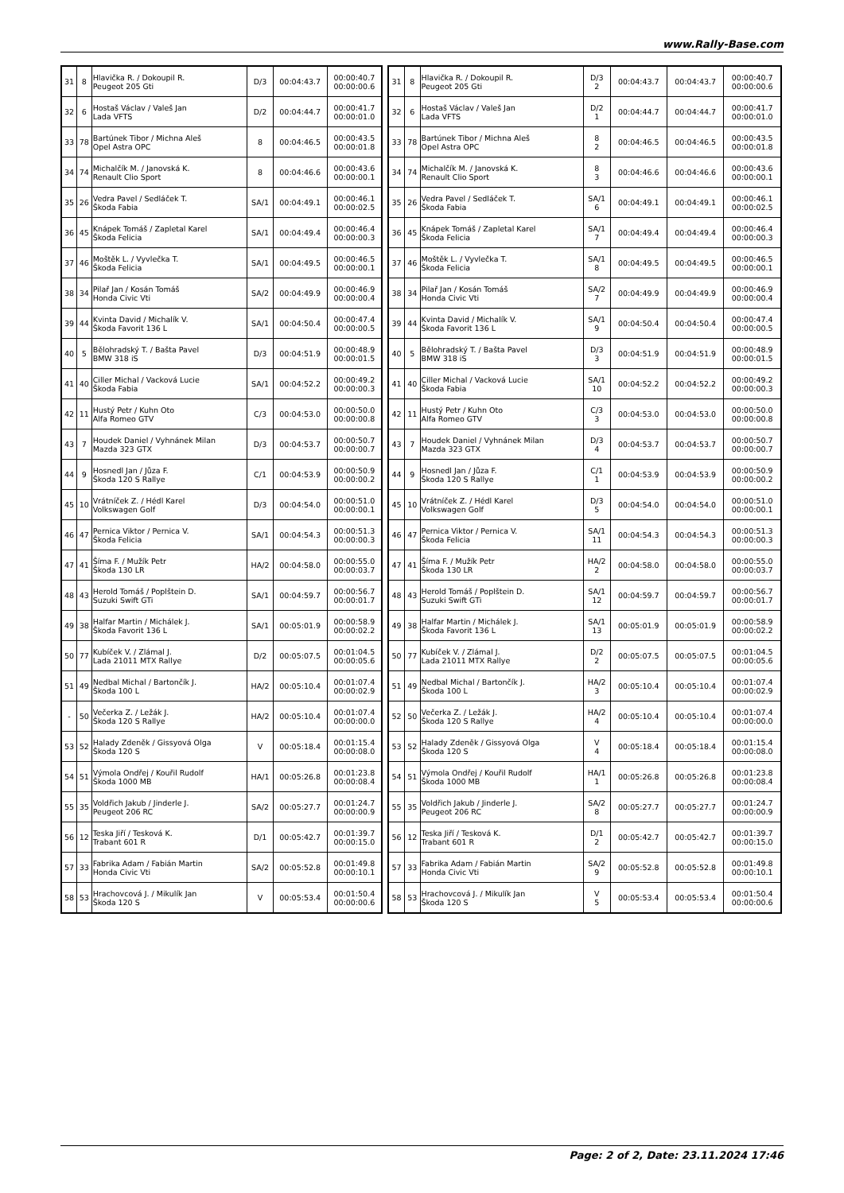www.Rally-Base.com
| 31 | 8 | Hlavička R. / Dokoupil R. Peugeot 205 Gti | D/3 | 00:04:43.7 | 00:00:40.7 00:00:00.6 |
| 32 | 6 | Hostaš Václav / Valeš Jan Lada VFTS | D/2 | 00:04:44.7 | 00:00:41.7 00:00:01.0 |
| 33 | 78 | Bartúnek Tibor / Michna Aleš Opel Astra OPC | 8 | 00:04:46.5 | 00:00:43.5 00:00:01.8 |
| 34 | 74 | Michalčík M. / Janovská K. Renault Clio Sport | 8 | 00:04:46.6 | 00:00:43.6 00:00:00.1 |
| 35 | 26 | Vedra Pavel / Sedláček T. Škoda Fabia | SA/1 | 00:04:49.1 | 00:00:46.1 00:00:02.5 |
| 36 | 45 | Knápek Tomáš / Zapletal Karel Škoda Felicia | SA/1 | 00:04:49.4 | 00:00:46.4 00:00:00.3 |
| 37 | 46 | Moštěk L. / Vyvlečka T. Škoda Felicia | SA/1 | 00:04:49.5 | 00:00:46.5 00:00:00.1 |
| 38 | 34 | Pilař Jan / Kosán Tomáš Honda Civic Vti | SA/2 | 00:04:49.9 | 00:00:46.9 00:00:00.4 |
| 39 | 44 | Kvinta David / Michalík V. Škoda Favorit 136 L | SA/1 | 00:04:50.4 | 00:00:47.4 00:00:00.5 |
| 40 | 5 | Bělohradský T. / Bašta Pavel BMW 318 iS | D/3 | 00:04:51.9 | 00:00:48.9 00:00:01.5 |
| 41 | 40 | Ciller Michal / Vacková Lucie Škoda Fabia | SA/1 | 00:04:52.2 | 00:00:49.2 00:00:00.3 |
| 42 | 11 | Hustý Petr / Kuhn Oto Alfa Romeo GTV | C/3 | 00:04:53.0 | 00:00:50.0 00:00:00.8 |
| 43 | 7 | Houdek Daniel / Vyhnánek Milan Mazda 323 GTX | D/3 | 00:04:53.7 | 00:00:50.7 00:00:00.7 |
| 44 | 9 | Hosnedl Jan / Jůza F. Škoda 120 S Rallye | C/1 | 00:04:53.9 | 00:00:50.9 00:00:00.2 |
| 45 | 10 | Vrátníček Z. / Hédl Karel Volkswagen Golf | D/3 | 00:04:54.0 | 00:00:51.0 00:00:00.1 |
| 46 | 47 | Pernica Viktor / Pernica V. Škoda Felicia | SA/1 | 00:04:54.3 | 00:00:51.3 00:00:00.3 |
| 47 | 41 | Šíma F. / Mužík Petr Škoda 130 LR | HA/2 | 00:04:58.0 | 00:00:55.0 00:00:03.7 |
| 48 | 43 | Herold Tomáš / Poplštein D. Suzuki Swift GTi | SA/1 | 00:04:59.7 | 00:00:56.7 00:00:01.7 |
| 49 | 38 | Halfar Martin / Michálek J. Škoda Favorit 136 L | SA/1 | 00:05:01.9 | 00:00:58.9 00:00:02.2 |
| 50 | 77 | Kubíček V. / Zlámal J. Lada 21011 MTX Rallye | D/2 | 00:05:07.5 | 00:01:04.5 00:00:05.6 |
| 51 | 49 | Nedbal Michal / Bartončík J. Škoda 100 L | HA/2 | 00:05:10.4 | 00:01:07.4 00:00:02.9 |
| - | 50 | Večerka Z. / Ležák J. Škoda 120 S Rallye | HA/2 | 00:05:10.4 | 00:01:07.4 00:00:00.0 |
| 53 | 52 | Halady Zdeněk / Gissyová Olga Škoda 120 S | V | 00:05:18.4 | 00:01:15.4 00:00:08.0 |
| 54 | 51 | Výmola Ondřej / Kouřil Rudolf Škoda 1000 MB | HA/1 | 00:05:26.8 | 00:01:23.8 00:00:08.4 |
| 55 | 35 | Voldřich Jakub / Jinderle J. Peugeot 206 RC | SA/2 | 00:05:27.7 | 00:01:24.7 00:00:00.9 |
| 56 | 12 | Teska Jiří / Tesková K. Trabant 601 R | D/1 | 00:05:42.7 | 00:01:39.7 00:00:15.0 |
| 57 | 33 | Fabrika Adam / Fabián Martin Honda Civic Vti | SA/2 | 00:05:52.8 | 00:01:49.8 00:00:10.1 |
| 58 | 53 | Hrachovcová J. / Mikulík Jan Škoda 120 S | V | 00:05:53.4 | 00:01:50.4 00:00:00.6 |
| 31 | 8 | Hlavička R. / Dokoupil R. Peugeot 205 Gti | D/3 2 | 00:04:43.7 | 00:04:43.7 | 00:00:40.7 00:00:00.6 |
| 32 | 6 | Hostaš Václav / Valeš Jan Lada VFTS | D/2 1 | 00:04:44.7 | 00:04:44.7 | 00:00:41.7 00:00:01.0 |
| 33 | 78 | Bartúnek Tibor / Michna Aleš Opel Astra OPC | 8 2 | 00:04:46.5 | 00:04:46.5 | 00:00:43.5 00:00:01.8 |
| 34 | 74 | Michalčík M. / Janovská K. Renault Clio Sport | 8 3 | 00:04:46.6 | 00:04:46.6 | 00:00:43.6 00:00:00.1 |
| 35 | 26 | Vedra Pavel / Sedláček T. Škoda Fabia | SA/1 6 | 00:04:49.1 | 00:04:49.1 | 00:00:46.1 00:00:02.5 |
| 36 | 45 | Knápek Tomáš / Zapletal Karel Škoda Felicia | SA/1 7 | 00:04:49.4 | 00:04:49.4 | 00:00:46.4 00:00:00.3 |
| 37 | 46 | Moštěk L. / Vyvlečka T. Škoda Felicia | SA/1 8 | 00:04:49.5 | 00:04:49.5 | 00:00:46.5 00:00:00.1 |
| 38 | 34 | Pilař Jan / Kosán Tomáš Honda Civic Vti | SA/2 7 | 00:04:49.9 | 00:04:49.9 | 00:00:46.9 00:00:00.4 |
| 39 | 44 | Kvinta David / Michalík V. Škoda Favorit 136 L | SA/1 9 | 00:04:50.4 | 00:04:50.4 | 00:00:47.4 00:00:00.5 |
| 40 | 5 | Bělohradský T. / Bašta Pavel BMW 318 iS | D/3 3 | 00:04:51.9 | 00:04:51.9 | 00:00:48.9 00:00:01.5 |
| 41 | 40 | Ciller Michal / Vacková Lucie Škoda Fabia | SA/1 10 | 00:04:52.2 | 00:04:52.2 | 00:00:49.2 00:00:00.3 |
| 42 | 11 | Hustý Petr / Kuhn Oto Alfa Romeo GTV | C/3 3 | 00:04:53.0 | 00:04:53.0 | 00:00:50.0 00:00:00.8 |
| 43 | 7 | Houdek Daniel / Vyhnánek Milan Mazda 323 GTX | D/3 4 | 00:04:53.7 | 00:04:53.7 | 00:00:50.7 00:00:00.7 |
| 44 | 9 | Hosnedl Jan / Jůza F. Škoda 120 S Rallye | C/1 1 | 00:04:53.9 | 00:04:53.9 | 00:00:50.9 00:00:00.2 |
| 45 | 10 | Vrátníček Z. / Hédl Karel Volkswagen Golf | D/3 5 | 00:04:54.0 | 00:04:54.0 | 00:00:51.0 00:00:00.1 |
| 46 | 47 | Pernica Viktor / Pernica V. Škoda Felicia | SA/1 11 | 00:04:54.3 | 00:04:54.3 | 00:00:51.3 00:00:00.3 |
| 47 | 41 | Šíma F. / Mužík Petr Škoda 130 LR | HA/2 2 | 00:04:58.0 | 00:04:58.0 | 00:00:55.0 00:00:03.7 |
| 48 | 43 | Herold Tomáš / Poplštein D. Suzuki Swift GTi | SA/1 12 | 00:04:59.7 | 00:04:59.7 | 00:00:56.7 00:00:01.7 |
| 49 | 38 | Halfar Martin / Michálek J. Škoda Favorit 136 L | SA/1 13 | 00:05:01.9 | 00:05:01.9 | 00:00:58.9 00:00:02.2 |
| 50 | 77 | Kubíček V. / Zlámal J. Lada 21011 MTX Rallye | D/2 2 | 00:05:07.5 | 00:05:07.5 | 00:01:04.5 00:00:05.6 |
| 51 | 49 | Nedbal Michal / Bartončík J. Škoda 100 L | HA/2 3 | 00:05:10.4 | 00:05:10.4 | 00:01:07.4 00:00:02.9 |
| 52 | 50 | Večerka Z. / Ležák J. Škoda 120 S Rallye | HA/2 4 | 00:05:10.4 | 00:05:10.4 | 00:01:07.4 00:00:00.0 |
| 53 | 52 | Halady Zdeněk / Gissyová Olga Škoda 120 S | V 4 | 00:05:18.4 | 00:05:18.4 | 00:01:15.4 00:00:08.0 |
| 54 | 51 | Výmola Ondřej / Kouřil Rudolf Škoda 1000 MB | HA/1 1 | 00:05:26.8 | 00:05:26.8 | 00:01:23.8 00:00:08.4 |
| 55 | 35 | Voldřich Jakub / Jinderle J. Peugeot 206 RC | SA/2 8 | 00:05:27.7 | 00:05:27.7 | 00:01:24.7 00:00:00.9 |
| 56 | 12 | Teska Jiří / Tesková K. Trabant 601 R | D/1 2 | 00:05:42.7 | 00:05:42.7 | 00:01:39.7 00:00:15.0 |
| 57 | 33 | Fabrika Adam / Fabián Martin Honda Civic Vti | SA/2 9 | 00:05:52.8 | 00:05:52.8 | 00:01:49.8 00:00:10.1 |
| 58 | 53 | Hrachovcová J. / Mikulík Jan Škoda 120 S | V 5 | 00:05:53.4 | 00:05:53.4 | 00:01:50.4 00:00:00.6 |
Page: 2 of 2, Date: 23.11.2024 17:46